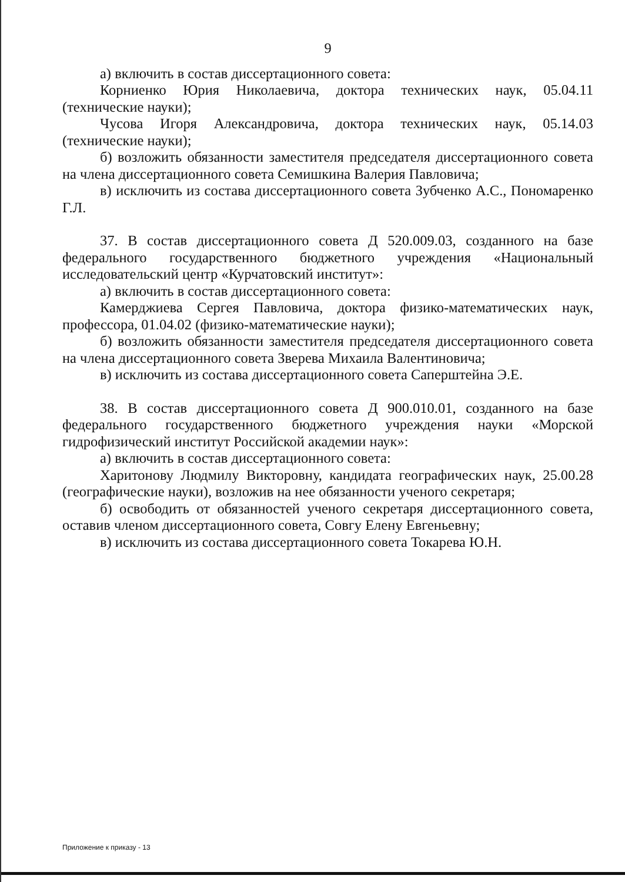9
а) включить в состав диссертационного совета:
Корниенко Юрия Николаевича, доктора технических наук, 05.04.11 (технические науки);
Чусова Игоря Александровича, доктора технических наук, 05.14.03 (технические науки);
б) возложить обязанности заместителя председателя диссертационного совета на члена диссертационного совета Семишкина Валерия Павловича;
в) исключить из состава диссертационного совета Зубченко А.С., Пономаренко Г.Л.
37. В состав диссертационного совета Д 520.009.03, созданного на базе федерального государственного бюджетного учреждения «Национальный исследовательский центр «Курчатовский институт»:
а) включить в состав диссертационного совета:
Камерджиева Сергея Павловича, доктора физико-математических наук, профессора, 01.04.02 (физико-математические науки);
б) возложить обязанности заместителя председателя диссертационного совета на члена диссертационного совета Зверева Михаила Валентиновича;
в) исключить из состава диссертационного совета Саперштейна Э.Е.
38. В состав диссертационного совета Д 900.010.01, созданного на базе федерального государственного бюджетного учреждения науки «Морской гидрофизический институт Российской академии наук»:
а) включить в состав диссертационного совета:
Харитонову Людмилу Викторовну, кандидата географических наук, 25.00.28 (географические науки), возложив на нее обязанности ученого секретаря;
б) освободить от обязанностей ученого секретаря диссертационного совета, оставив членом диссертационного совета, Совгу Елену Евгеньевну;
в) исключить из состава диссертационного совета Токарева Ю.Н.
Приложение к приказу - 13